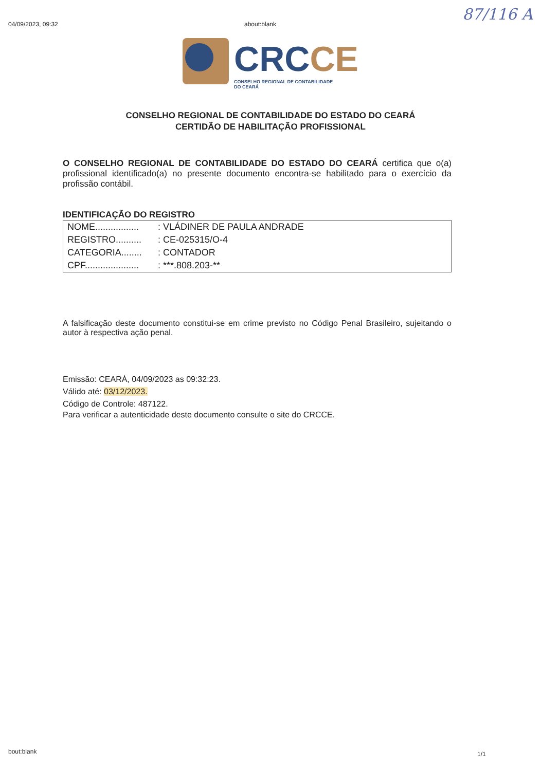04/09/2023, 09:32 about:blank 87/116 A
CRC CE
CONSELHO REGIONAL DE CONTABILIDADE
DO CEARÁ
CONSELHO REGIONAL DE CONTABILIDADE DO ESTADO DO CEARÁ
CERTIDÃO DE HABILITAÇÃO PROFISSIONAL
O CONSELHO REGIONAL DE CONTABILIDADE DO ESTADO DO CEARÁ certifica que o(a) profissional identificado(a) no presente documento encontra-se habilitado para o exercício da profissão contábil.
IDENTIFICAÇÃO DO REGISTRO
| NOME................. | : VLÁDINER DE PAULA ANDRADE |
| REGISTRO.......... | : CE-025315/O-4 |
| CATEGORIA........ | : CONTADOR |
| CPF..................... | : ***.808.203-** |
A falsificação deste documento constitui-se em crime previsto no Código Penal Brasileiro, sujeitando o autor à respectiva ação penal.
Emissão: CEARÁ, 04/09/2023 as 09:32:23.
Válido até: 03/12/2023.
Código de Controle: 487122.
Para verificar a autenticidade deste documento consulte o site do CRCCE.
bout:blank 1/1